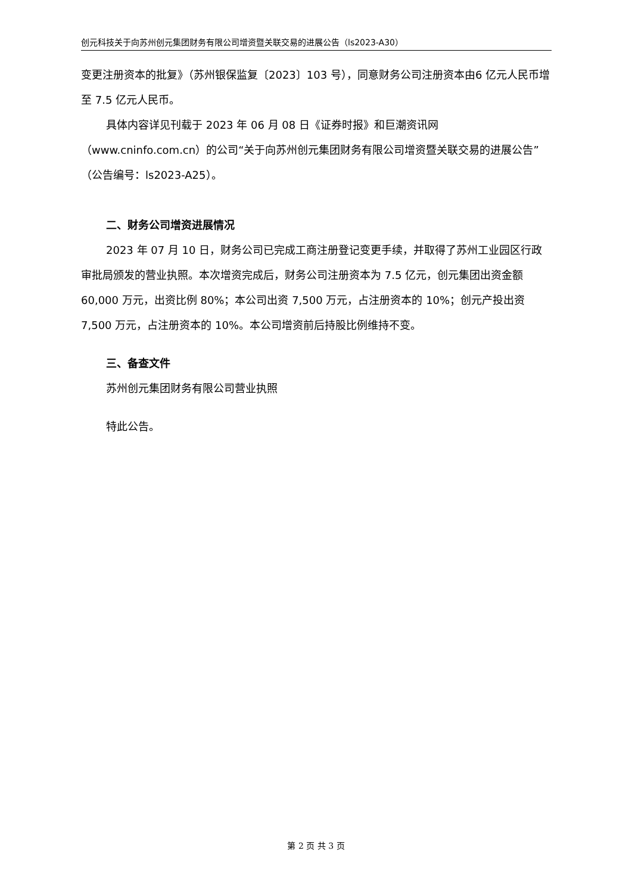创元科技关于向苏州创元集团财务有限公司增资暨关联交易的进展公告（ls2023-A30）
变更注册资本的批复》（苏州银保监复〔2023〕103 号），同意财务公司注册资本由6 亿元人民币增至 7.5 亿元人民币。
具体内容详见刊载于 2023 年 06 月 08 日《证券时报》和巨潮资讯网（www.cninfo.com.cn）的公司“关于向苏州创元集团财务有限公司增资暨关联交易的进展公告”（公告编号：ls2023-A25）。
二、财务公司增资进展情况
2023 年 07 月 10 日，财务公司已完成工商注册登记变更手续，并取得了苏州工业园区行政审批局颁发的营业执照。本次增资完成后，财务公司注册资本为 7.5 亿元，创元集团出资金额 60,000 万元，出资比例 80%；本公司出资 7,500 万元，占注册资本的 10%；创元产投出资 7,500 万元，占注册资本的 10%。本公司增资前后持股比例维持不变。
三、备查文件
苏州创元集团财务有限公司营业执照
特此公告。
第 2 页 共 3 页